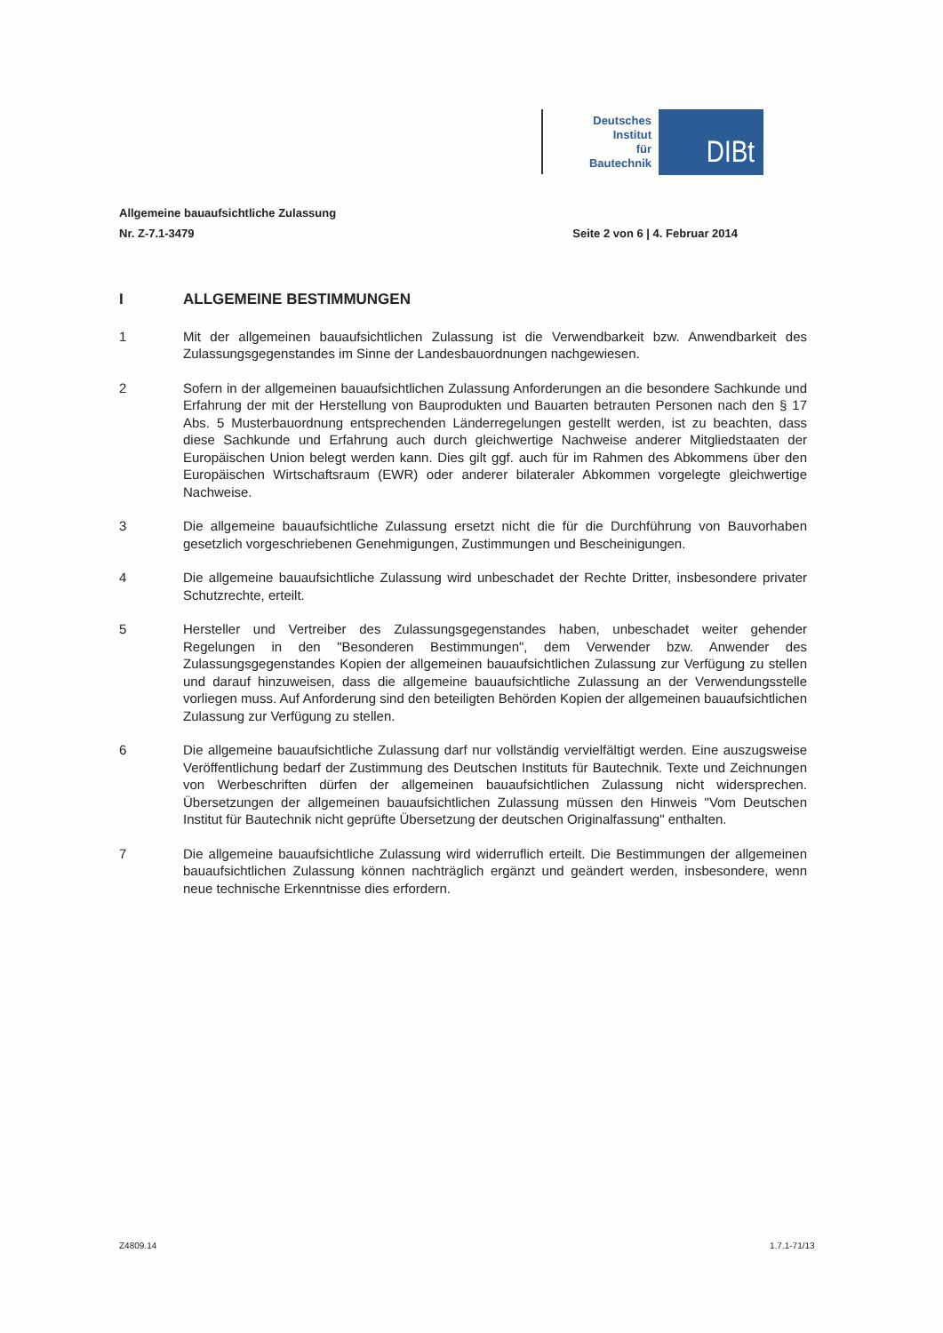Deutsches
Institut
für
Bautechnik
DIBt
Allgemeine bauaufsichtliche Zulassung
Nr. Z-7.1-3479 Seite 2 von 6 | 4. Februar 2014
I ALLGEMEINE BESTIMMUNGEN
1 Mit der allgemeinen bauaufsichtlichen Zulassung ist die Verwendbarkeit bzw. Anwendbarkeit des Zulassungsgegenstandes im Sinne der Landesbauordnungen nachgewiesen.
2 Sofern in der allgemeinen bauaufsichtlichen Zulassung Anforderungen an die besondere Sachkunde und Erfahrung der mit der Herstellung von Bauprodukten und Bauarten betrauten Personen nach den § 17 Abs. 5 Musterbauordnung entsprechenden Länderregelungen gestellt werden, ist zu beachten, dass diese Sachkunde und Erfahrung auch durch gleichwertige Nachweise anderer Mitgliedstaaten der Europäischen Union belegt werden kann. Dies gilt ggf. auch für im Rahmen des Abkommens über den Europäischen Wirtschaftsraum (EWR) oder anderer bilateraler Abkommen vorgelegte gleichwertige Nachweise.
3 Die allgemeine bauaufsichtliche Zulassung ersetzt nicht die für die Durchführung von Bauvorhaben gesetzlich vorgeschriebenen Genehmigungen, Zustimmungen und Bescheinigungen.
4 Die allgemeine bauaufsichtliche Zulassung wird unbeschadet der Rechte Dritter, insbesondere privater Schutzrechte, erteilt.
5 Hersteller und Vertreiber des Zulassungsgegenstandes haben, unbeschadet weiter gehender Regelungen in den "Besonderen Bestimmungen", dem Verwender bzw. Anwender des Zulassungsgegenstandes Kopien der allgemeinen bauaufsichtlichen Zulassung zur Verfügung zu stellen und darauf hinzuweisen, dass die allgemeine bauaufsichtliche Zulassung an der Verwendungsstelle vorliegen muss. Auf Anforderung sind den beteiligten Behörden Kopien der allgemeinen bauaufsichtlichen Zulassung zur Verfügung zu stellen.
6 Die allgemeine bauaufsichtliche Zulassung darf nur vollständig vervielfältigt werden. Eine auszugsweise Veröffentlichung bedarf der Zustimmung des Deutschen Instituts für Bautechnik. Texte und Zeichnungen von Werbeschriften dürfen der allgemeinen bauaufsichtlichen Zulassung nicht widersprechen. Übersetzungen der allgemeinen bauaufsichtlichen Zulassung müssen den Hinweis "Vom Deutschen Institut für Bautechnik nicht geprüfte Übersetzung der deutschen Originalfassung" enthalten.
7 Die allgemeine bauaufsichtliche Zulassung wird widerruflich erteilt. Die Bestimmungen der allgemeinen bauaufsichtlichen Zulassung können nachträglich ergänzt und geändert werden, insbesondere, wenn neue technische Erkenntnisse dies erfordern.
Z4809.14 1.7.1-71/13